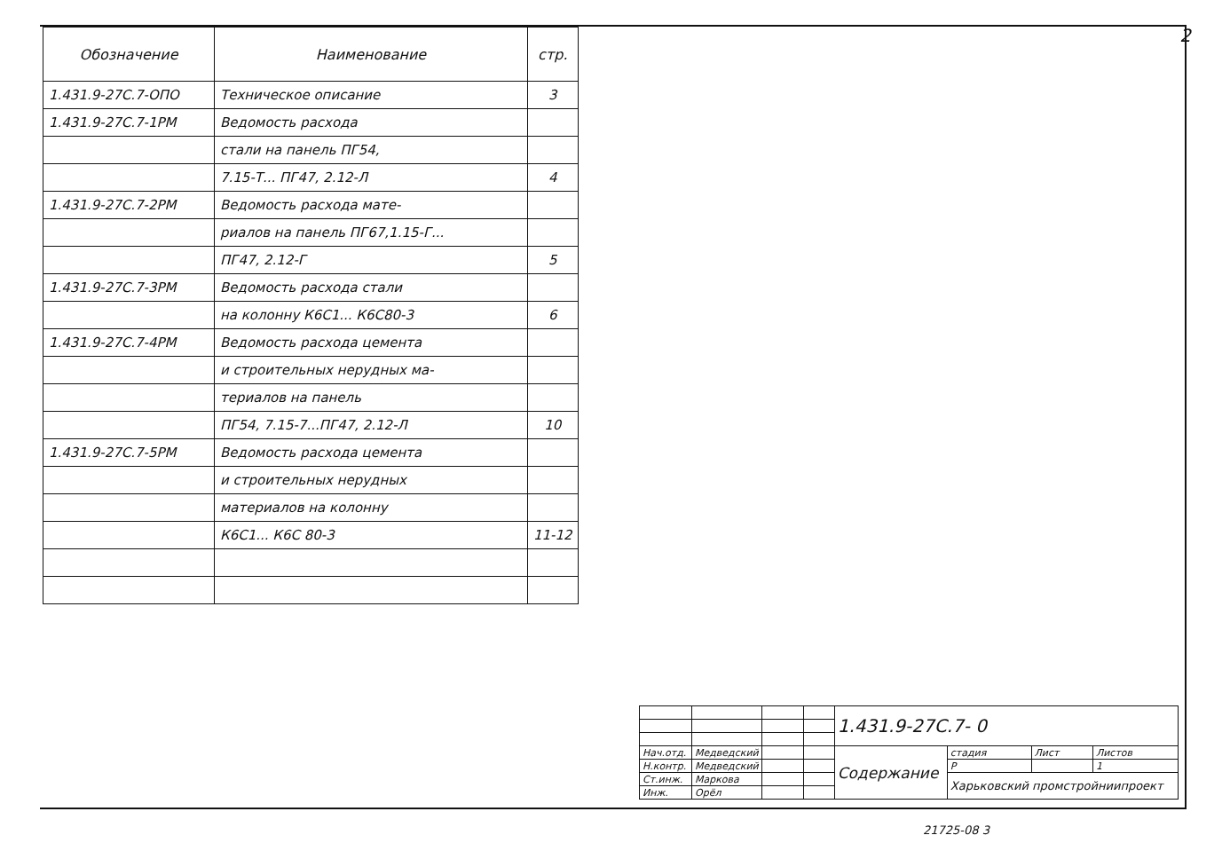2
| Обозначение | Наименование | стр. |
| --- | --- | --- |
| 1.431.9-27С.7-ОПО | Техническое описание | 3 |
| 1.431.9-27С.7-1РМ | Ведомость расхода | |
| | стали на панель ПГ54, | |
| | 7.15-Т... ПГ47, 2.12-Л | 4 |
| 1.431.9-27С.7-2РМ | Ведомость расхода мате- | |
| | риалов на панель ПГ67,1.15-Г... | |
| | ПГ47, 2.12-Г | 5 |
| 1.431.9-27С.7-3РМ | Ведомость расхода стали | |
| | на колонну К6С1... К6С80-3 | 6 |
| 1.431.9-27С.7-4РМ | Ведомость расхода цемента | |
| | и строительных нерудных ма- | |
| | териалов на панель | |
| | ПГ54, 7.15-7...ПГ47, 2.12-Л | 10 |
| 1.431.9-27С.7-5РМ | Ведомость расхода цемента | |
| | и строительных нерудных | |
| | материалов на колонну | |
| | К6С1... К6С 80-3 | 11-12 |
| | | | | 1.431.9-27С.7- 0 | | | |
| Нач.отд. | Медведский | | | Содержание | стадия | Лист | Листов |
| Н.контр. | Медведский | | | | Р | | 1 |
| Ст.инж. | Маркова | | | | Харьковский промстройниипроект | | |
| Инж. | Орёл | | | | | | |
21725-08 3